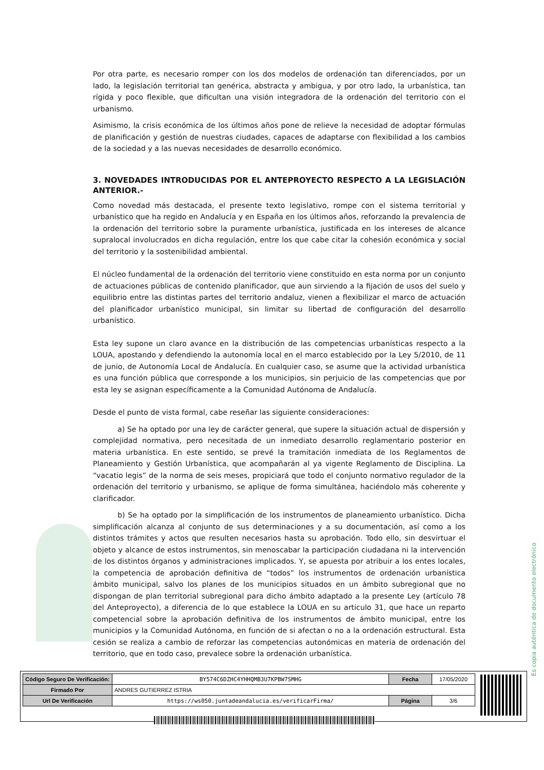Por otra parte, es necesario romper con los dos modelos de ordenación tan diferenciados, por un lado, la legislación territorial tan genérica, abstracta y ambigua, y por otro lado, la urbanística, tan rígida y poco flexible, que dificultan una visión integradora de la ordenación del territorio con el urbanismo.
Asimismo, la crisis económica de los últimos años pone de relieve la necesidad de adoptar fórmulas de planificación y gestión de nuestras ciudades, capaces de adaptarse con flexibilidad a los cambios de la sociedad y a las nuevas necesidades de desarrollo económico.
3. NOVEDADES INTRODUCIDAS POR EL ANTEPROYECTO RESPECTO A LA LEGISLACIÓN ANTERIOR.-
Como novedad más destacada, el presente texto legislativo, rompe con el sistema territorial y urbanístico que ha regido en Andalucía y en España en los últimos años, reforzando la prevalencia de la ordenación del territorio sobre la puramente urbanística, justificada en los intereses de alcance supralocal involucrados en dicha regulación, entre los que cabe citar la cohesión económica y social del territorio y la sostenibilidad ambiental.
El núcleo fundamental de la ordenación del territorio viene constituido en esta norma por un conjunto de actuaciones públicas de contenido planificador, que aun sirviendo a la fijación de usos del suelo y equilibrio entre las distintas partes del territorio andaluz, vienen a flexibilizar el marco de actuación del planificador urbanístico municipal, sin limitar su libertad de configuración del desarrollo urbanístico.
Esta ley supone un claro avance en la distribución de las competencias urbanísticas respecto a la LOUA, apostando y defendiendo la autonomía local en el marco establecido por la Ley 5/2010, de 11 de junio, de Autonomía Local de Andalucía. En cualquier caso, se asume que la actividad urbanística es una función pública que corresponde a los municipios, sin perjuicio de las competencias que por esta ley se asignan específicamente a la Comunidad Autónoma de Andalucía.
Desde el punto de vista formal, cabe reseñar las siguiente consideraciones:
a) Se ha optado por una ley de carácter general, que supere la situación actual de dispersión y complejidad normativa, pero necesitada de un inmediato desarrollo reglamentario posterior en materia urbanística. En este sentido, se prevé la tramitación inmediata de los Reglamentos de Planeamiento y Gestión Urbanística, que acompañarán al ya vigente Reglamento de Disciplina. La “vacatio legis” de la norma de seis meses, propiciará que todo el conjunto normativo regulador de la ordenación del territorio y urbanismo, se aplique de forma simultánea, haciéndolo más coherente y clarificador.
b) Se ha optado por la simplificación de los instrumentos de planeamiento urbanístico. Dicha simplificación alcanza al conjunto de sus determinaciones y a su documentación, así como a los distintos trámites y actos que resulten necesarios hasta su aprobación. Todo ello, sin desvirtuar el objeto y alcance de estos instrumentos, sin menoscabar la participación ciudadana ni la intervención de los distintos órganos y administraciones implicados. Y, se apuesta por atribuir a los entes locales, la competencia de aprobación definitiva de “todos” los instrumentos de ordenación urbanística ámbito municipal, salvo los planes de los municipios situados en un ámbito subregional que no dispongan de plan territorial subregional para dicho ámbito adaptado a la presente Ley (artículo 78 del Anteproyecto), a diferencia de lo que establece la LOUA en su articulo 31, que hace un reparto competencial sobre la aprobación definitiva de los instrumentos de ámbito municipal, entre los municipios y la Comunidad Autónoma, en función de si afectan o no a la ordenación estructural. Esta cesión se realiza a cambio de reforzar las competencias autonómicas en materia de ordenación del territorio, que en todo caso, prevalece sobre la ordenación urbanística.
Es copia auténtica de documento electrónico
| Código Seguro De Verificación: | BY574C6DZHC4YHHQMB3U7KPBW7SMHG | Fecha | 17/05/2020 |
| Firmado Por | ANDRES GUTIERREZ ISTRIA | | |
| Url De Verificación | https://ws050.juntadeandalucia.es/verificarFirma/ | Página | 3/6 |